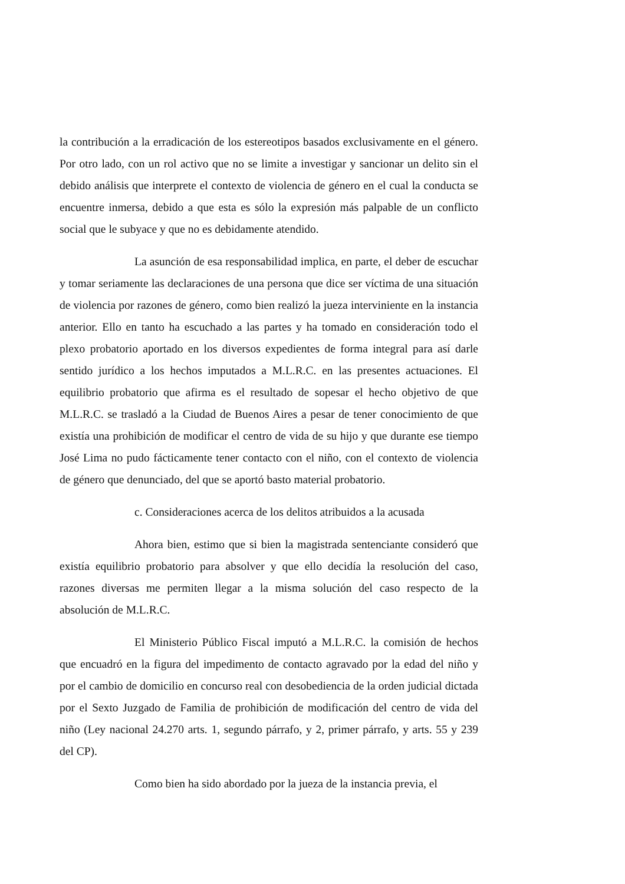la contribución a la erradicación de los estereotipos basados exclusivamente en el género. Por otro lado, con un rol activo que no se limite a investigar y sancionar un delito sin el debido análisis que interprete el contexto de violencia de género en el cual la conducta se encuentre inmersa, debido a que esta es sólo la expresión más palpable de un conflicto social que le subyace y que no es debidamente atendido.
La asunción de esa responsabilidad implica, en parte, el deber de escuchar y tomar seriamente las declaraciones de una persona que dice ser víctima de una situación de violencia por razones de género, como bien realizó la jueza interviniente en la instancia anterior. Ello en tanto ha escuchado a las partes y ha tomado en consideración todo el plexo probatorio aportado en los diversos expedientes de forma integral para así darle sentido jurídico a los hechos imputados a M.L.R.C. en las presentes actuaciones. El equilibrio probatorio que afirma es el resultado de sopesar el hecho objetivo de que M.L.R.C. se trasladó a la Ciudad de Buenos Aires a pesar de tener conocimiento de que existía una prohibición de modificar el centro de vida de su hijo y que durante ese tiempo José Lima no pudo fácticamente tener contacto con el niño, con el contexto de violencia de género que denunciado, del que se aportó basto material probatorio.
c. Consideraciones acerca de los delitos atribuidos a la acusada
Ahora bien, estimo que si bien la magistrada sentenciante consideró que existía equilibrio probatorio para absolver y que ello decidía la resolución del caso, razones diversas me permiten llegar a la misma solución del caso respecto de la absolución de M.L.R.C.
El Ministerio Público Fiscal imputó a M.L.R.C. la comisión de hechos que encuadró en la figura del impedimento de contacto agravado por la edad del niño y por el cambio de domicilio en concurso real con desobediencia de la orden judicial dictada por el Sexto Juzgado de Familia de prohibición de modificación del centro de vida del niño (Ley nacional 24.270 arts. 1, segundo párrafo, y 2, primer párrafo, y arts. 55 y 239 del CP).
Como bien ha sido abordado por la jueza de la instancia previa, el